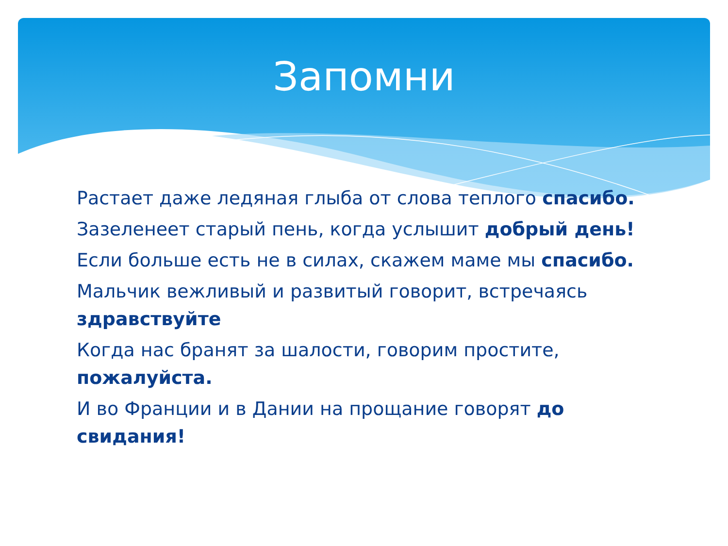Запомни
Растает даже ледяная глыба от слова теплого спасибо.
Зазеленеет старый пень, когда услышит добрый день!
Если больше есть не в силах, скажем маме мы спасибо.
Мальчик вежливый и развитый говорит, встречаясь здравствуйте
Когда нас бранят за шалости, говорим простите, пожалуйста.
И во Франции и в Дании на прощание говорят до свидания!